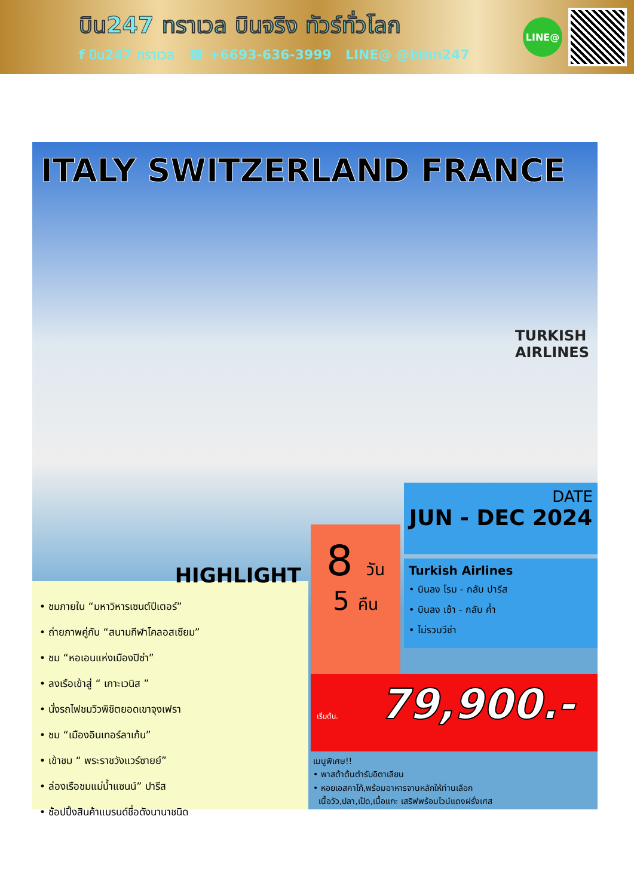บิน247 ทราเวล บินจริง ทัวร์ทั่วโลก
f บิน247 ทราเวล ☎ +6693-636-3999 LINE@ @binn247
LINE@
ITALY SWITZERLAND FRANCE
TURKISH
AIRLINES
DATE
JUN - DEC 2024
8 วัน
5 คืน
Turkish Airlines
• บินลง โรม - กลับ ปารีส
• บินลง เช้า - กลับ ค่ำ
• ไม่รวมวีซ่า
เริ่มต้น. 79,900.-
HIGHLIGHT
• ชมภายใน “มหาวิหารเซนต์ปีเตอร์”
• ถ่ายภาพคู่กับ “สนามกีฬาโคลอสเซียม”
• ชม “หอเอนแห่งเมืองปิซ่า”
• ลงเรือเข้าสู่ “ เกาะเวนิส ”
• นั่งรถไฟชมวิวพิชิตยอดเขาจุงเฟรา
• ชม “เมืองอินเทอร์ลาเก้น”
• เข้าชม “ พระราชวังแวร์ซายย์”
• ล่องเรือชมแม่น้ำแซนน์” ปารีส
• ช้อปปิ้งสินค้าแบรนด์ชื่อดังนานาชนิด
เมนูพิเศษ!!
• พาสต้าต้นตำรับอิตาเลียน
• หอยเอสคาโก้,พร้อมอาหารจานหลักให้ท่านเลือก
เนื้อวัว,ปลา,เป็ด,เนื้อแกะ เสริฟพร้อมไวน์แดงฝรั่งเศส